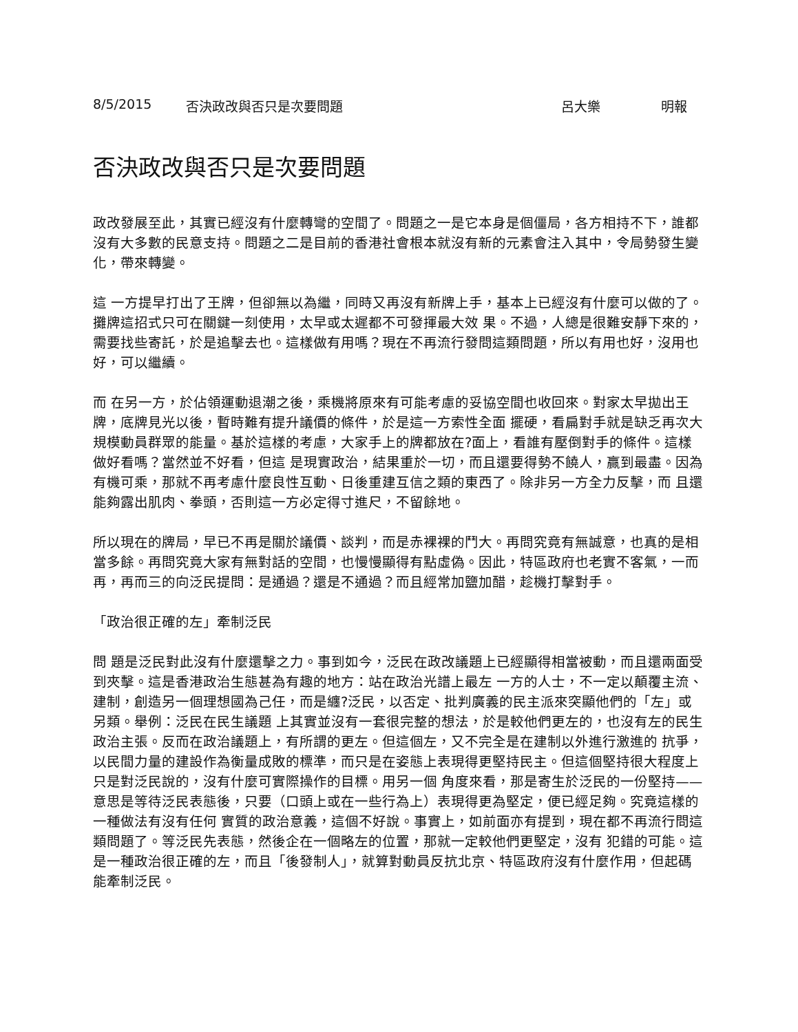8/5/2015 否決政改與否只是次要問題 呂大樂 明報
否決政改與否只是次要問題
政改發展至此，其實已經沒有什麼轉彎的空間了。問題之一是它本身是個僵局，各方相持不下，誰都沒有大多數的民意支持。問題之二是目前的香港社會根本就沒有新的元素會注入其中，令局勢發生變化，帶來轉變。
這 一方提早打出了王牌，但卻無以為繼，同時又再沒有新牌上手，基本上已經沒有什麼可以做的了。攤牌這招式只可在關鍵一刻使用，太早或太遲都不可發揮最大效 果。不過，人總是很難安靜下來的，需要找些寄託，於是追擊去也。這樣做有用嗎？現在不再流行發問這類問題，所以有用也好，沒用也好，可以繼續。
而 在另一方，於佔領運動退潮之後，乘機將原來有可能考慮的妥協空間也收回來。對家太早拋出王牌，底牌見光以後，暫時難有提升議價的條件，於是這一方索性全面 擺硬，看扁對手就是缺乏再次大規模動員群眾的能量。基於這樣的考慮，大家手上的牌都放在?面上，看誰有壓倒對手的條件。這樣做好看嗎？當然並不好看，但這 是現實政治，結果重於一切，而且還要得勢不饒人，贏到最盡。因為有機可乘，那就不再考慮什麼良性互動、日後重建互信之類的東西了。除非另一方全力反擊，而 且還能夠露出肌肉、拳頭，否則這一方必定得寸進尺，不留餘地。
所以現在的牌局，早已不再是關於議價、談判，而是赤裸裸的鬥大。再問究竟有無誠意，也真的是相當多餘。再問究竟大家有無對話的空間，也慢慢顯得有點虛偽。因此，特區政府也老實不客氣，一而再，再而三的向泛民提問：是通過？還是不通過？而且經常加鹽加醋，趁機打擊對手。
「政治很正確的左」牽制泛民
問 題是泛民對此沒有什麼還擊之力。事到如今，泛民在政改議題上已經顯得相當被動，而且還兩面受到夾擊。這是香港政治生態甚為有趣的地方：站在政治光譜上最左 一方的人士，不一定以顛覆主流、建制，創造另一個理想國為己任，而是纏?泛民，以否定、批判廣義的民主派來突顯他們的「左」或另類。舉例：泛民在民生議題 上其實並沒有一套很完整的想法，於是較他們更左的，也沒有左的民生政治主張。反而在政治議題上，有所謂的更左。但這個左，又不完全是在建制以外進行激進的 抗爭，以民間力量的建設作為衡量成敗的標準，而只是在姿態上表現得更堅持民主。但這個堅持很大程度上只是對泛民說的，沒有什麼可實際操作的目標。用另一個 角度來看，那是寄生於泛民的一份堅持——意思是等待泛民表態後，只要（口頭上或在一些行為上）表現得更為堅定，便已經足夠。究竟這樣的一種做法有沒有任何 實質的政治意義，這個不好說。事實上，如前面亦有提到，現在都不再流行問這類問題了。等泛民先表態，然後企在一個略左的位置，那就一定較他們更堅定，沒有 犯錯的可能。這是一種政治很正確的左，而且「後發制人」，就算對動員反抗北京、特區政府沒有什麼作用，但起碼能牽制泛民。